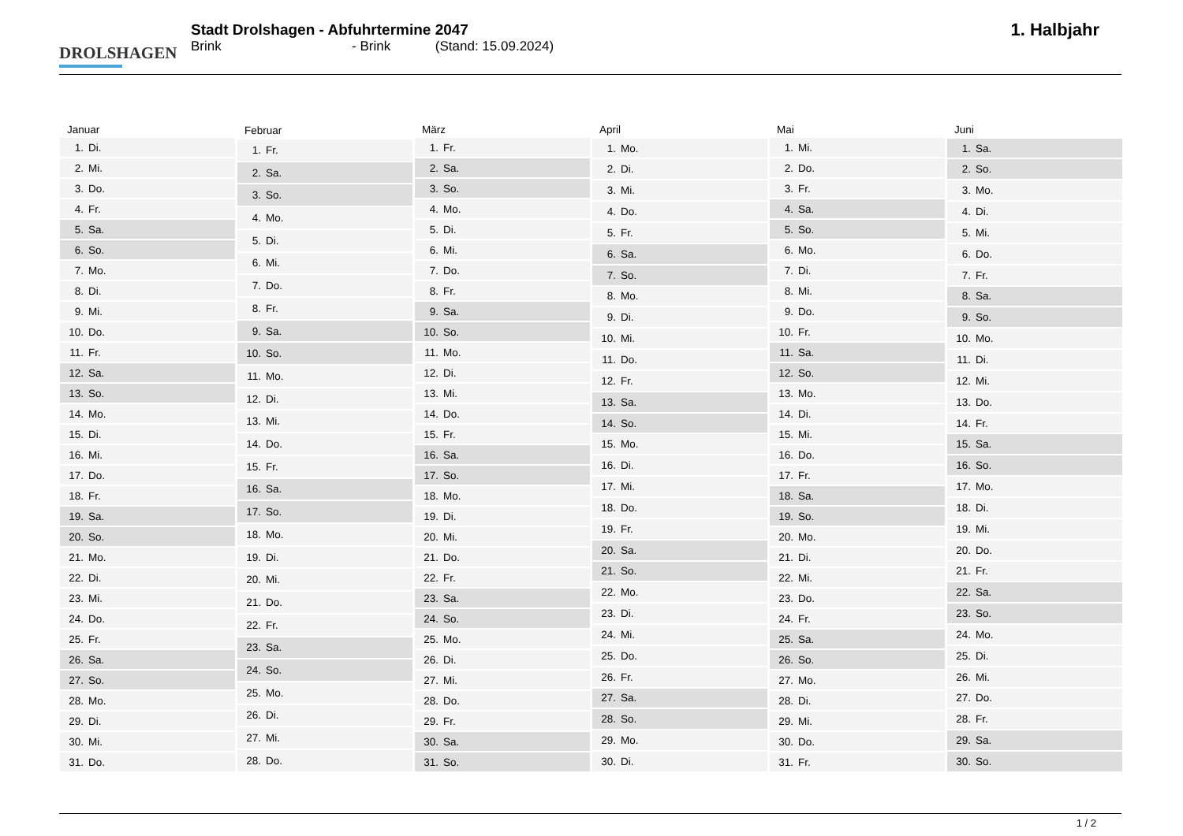DROLSHAGEN
Stadt Drolshagen - Abfuhrtermine 2047
Brink - Brink (Stand: 15.09.2024)
1. Halbjahr
| Januar |
| --- |
| 1. Di. |
| 2. Mi. |
| 3. Do. |
| 4. Fr. |
| 5. Sa. |
| 6. So. |
| 7. Mo. |
| 8. Di. |
| 9. Mi. |
| 10. Do. |
| 11. Fr. |
| 12. Sa. |
| 13. So. |
| 14. Mo. |
| 15. Di. |
| 16. Mi. |
| 17. Do. |
| 18. Fr. |
| 19. Sa. |
| 20. So. |
| 21. Mo. |
| 22. Di. |
| 23. Mi. |
| 24. Do. |
| 25. Fr. |
| 26. Sa. |
| 27. So. |
| 28. Mo. |
| 29. Di. |
| 30. Mi. |
| 31. Do. |
| Februar |
| --- |
| 1. Fr. |
| 2. Sa. |
| 3. So. |
| 4. Mo. |
| 5. Di. |
| 6. Mi. |
| 7. Do. |
| 8. Fr. |
| 9. Sa. |
| 10. So. |
| 11. Mo. |
| 12. Di. |
| 13. Mi. |
| 14. Do. |
| 15. Fr. |
| 16. Sa. |
| 17. So. |
| 18. Mo. |
| 19. Di. |
| 20. Mi. |
| 21. Do. |
| 22. Fr. |
| 23. Sa. |
| 24. So. |
| 25. Mo. |
| 26. Di. |
| 27. Mi. |
| 28. Do. |
| März |
| --- |
| 1. Fr. |
| 2. Sa. |
| 3. So. |
| 4. Mo. |
| 5. Di. |
| 6. Mi. |
| 7. Do. |
| 8. Fr. |
| 9. Sa. |
| 10. So. |
| 11. Mo. |
| 12. Di. |
| 13. Mi. |
| 14. Do. |
| 15. Fr. |
| 16. Sa. |
| 17. So. |
| 18. Mo. |
| 19. Di. |
| 20. Mi. |
| 21. Do. |
| 22. Fr. |
| 23. Sa. |
| 24. So. |
| 25. Mo. |
| 26. Di. |
| 27. Mi. |
| 28. Do. |
| 29. Fr. |
| 30. Sa. |
| 31. So. |
| April |
| --- |
| 1. Mo. |
| 2. Di. |
| 3. Mi. |
| 4. Do. |
| 5. Fr. |
| 6. Sa. |
| 7. So. |
| 8. Mo. |
| 9. Di. |
| 10. Mi. |
| 11. Do. |
| 12. Fr. |
| 13. Sa. |
| 14. So. |
| 15. Mo. |
| 16. Di. |
| 17. Mi. |
| 18. Do. |
| 19. Fr. |
| 20. Sa. |
| 21. So. |
| 22. Mo. |
| 23. Di. |
| 24. Mi. |
| 25. Do. |
| 26. Fr. |
| 27. Sa. |
| 28. So. |
| 29. Mo. |
| 30. Di. |
| Mai |
| --- |
| 1. Mi. |
| 2. Do. |
| 3. Fr. |
| 4. Sa. |
| 5. So. |
| 6. Mo. |
| 7. Di. |
| 8. Mi. |
| 9. Do. |
| 10. Fr. |
| 11. Sa. |
| 12. So. |
| 13. Mo. |
| 14. Di. |
| 15. Mi. |
| 16. Do. |
| 17. Fr. |
| 18. Sa. |
| 19. So. |
| 20. Mo. |
| 21. Di. |
| 22. Mi. |
| 23. Do. |
| 24. Fr. |
| 25. Sa. |
| 26. So. |
| 27. Mo. |
| 28. Di. |
| 29. Mi. |
| 30. Do. |
| 31. Fr. |
| Juni |
| --- |
| 1. Sa. |
| 2. So. |
| 3. Mo. |
| 4. Di. |
| 5. Mi. |
| 6. Do. |
| 7. Fr. |
| 8. Sa. |
| 9. So. |
| 10. Mo. |
| 11. Di. |
| 12. Mi. |
| 13. Do. |
| 14. Fr. |
| 15. Sa. |
| 16. So. |
| 17. Mo. |
| 18. Di. |
| 19. Mi. |
| 20. Do. |
| 21. Fr. |
| 22. Sa. |
| 23. So. |
| 24. Mo. |
| 25. Di. |
| 26. Mi. |
| 27. Do. |
| 28. Fr. |
| 29. Sa. |
| 30. So. |
1 / 2